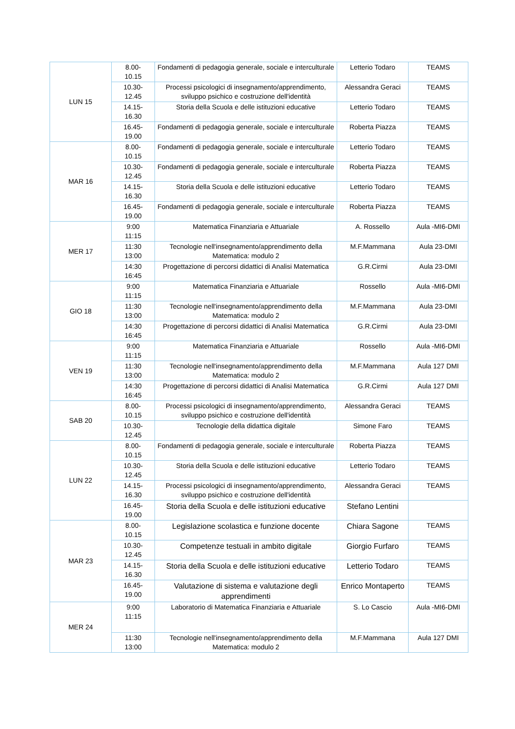| LUN 15 | 8.00- 10.15 | Fondamenti di pedagogia generale, sociale e interculturale | Letterio Todaro | TEAMS |
| | 10.30- 12.45 | Processi psicologici di insegnamento/apprendimento, sviluppo psichico e costruzione dell'identità | Alessandra Geraci | TEAMS |
| | 14.15- 16.30 | Storia della Scuola e delle istituzioni educative | Letterio Todaro | TEAMS |
| | 16.45- 19.00 | Fondamenti di pedagogia generale, sociale e interculturale | Roberta Piazza | TEAMS |
| MAR 16 | 8.00- 10.15 | Fondamenti di pedagogia generale, sociale e interculturale | Letterio Todaro | TEAMS |
| | 10.30- 12.45 | Fondamenti di pedagogia generale, sociale e interculturale | Roberta Piazza | TEAMS |
| | 14.15- 16.30 | Storia della Scuola e delle istituzioni educative | Letterio Todaro | TEAMS |
| | 16.45- 19.00 | Fondamenti di pedagogia generale, sociale e interculturale | Roberta Piazza | TEAMS |
| MER 17 | 9:00 11:15 | Matematica Finanziaria e Attuariale | A. Rossello | Aula -MI6-DMI |
| | 11:30 13:00 | Tecnologie nell'insegnamento/apprendimento della Matematica: modulo 2 | M.F.Mammana | Aula 23-DMI |
| | 14:30 16:45 | Progettazione di percorsi didattici di Analisi Matematica | G.R.Cirmi | Aula 23-DMI |
| GIO 18 | 9:00 11:15 | Matematica Finanziaria e Attuariale | Rossello | Aula -MI6-DMI |
| | 11:30 13:00 | Tecnologie nell'insegnamento/apprendimento della Matematica: modulo 2 | M.F.Mammana | Aula 23-DMI |
| | 14:30 16:45 | Progettazione di percorsi didattici di Analisi Matematica | G.R.Cirmi | Aula 23-DMI |
| VEN 19 | 9:00 11:15 | Matematica Finanziaria e Attuariale | Rossello | Aula -MI6-DMI |
| | 11:30 13:00 | Tecnologie nell'insegnamento/apprendimento della Matematica: modulo 2 | M.F.Mammana | Aula 127 DMI |
| | 14:30 16:45 | Progettazione di percorsi didattici di Analisi Matematica | G.R.Cirmi | Aula 127 DMI |
| SAB 20 | 8.00- 10.15 | Processi psicologici di insegnamento/apprendimento, sviluppo psichico e costruzione dell'identità | Alessandra Geraci | TEAMS |
| | 10.30- 12.45 | Tecnologie della didattica digitale | Simone Faro | TEAMS |
| LUN 22 | 8.00- 10.15 | Fondamenti di pedagogia generale, sociale e interculturale | Roberta Piazza | TEAMS |
| | 10.30- 12.45 | Storia della Scuola e delle istituzioni educative | Letterio Todaro | TEAMS |
| | 14.15- 16.30 | Processi psicologici di insegnamento/apprendimento, sviluppo psichico e costruzione dell'identità | Alessandra Geraci | TEAMS |
| | 16.45- 19.00 | Storia della Scuola e delle istituzioni educative | Stefano Lentini | |
| MAR 23 | 8.00- 10.15 | Legislazione scolastica e funzione docente | Chiara Sagone | TEAMS |
| | 10.30- 12.45 | Competenze testuali in ambito digitale | Giorgio Furfaro | TEAMS |
| | 14.15- 16.30 | Storia della Scuola e delle istituzioni educative | Letterio Todaro | TEAMS |
| | 16.45- 19.00 | Valutazione di sistema e valutazione degli apprendimenti | Enrico Montaperto | TEAMS |
| MER 24 | 9:00 11:15 | Laboratorio di Matematica Finanziaria e Attuariale | S. Lo Cascio | Aula -MI6-DMI |
| | 11:30 13:00 | Tecnologie nell'insegnamento/apprendimento della Matematica: modulo 2 | M.F.Mammana | Aula 127 DMI |